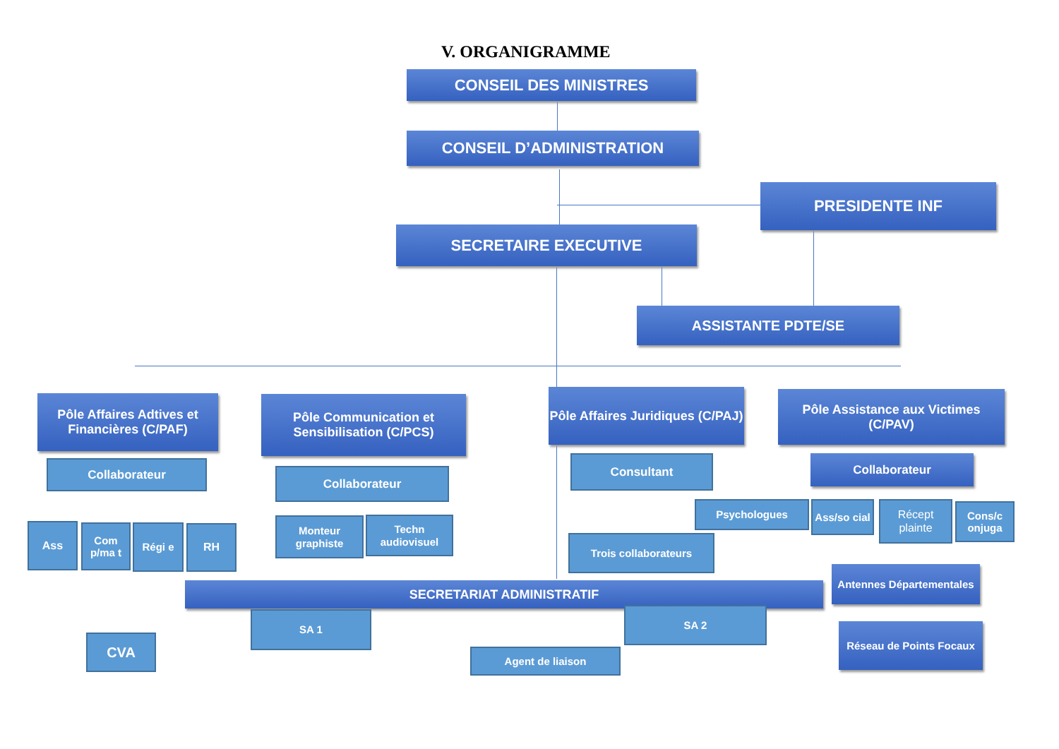V. ORGANIGRAMME
CONSEIL DES MINISTRES
CONSEIL D’ADMINISTRATION
PRESIDENTE INF
SECRETAIRE EXECUTIVE
ASSISTANTE PDTE/SE
Pôle Affaires Adtives et Financières (C/PAF)
Pôle Communication et Sensibilisation (C/PCS)
Pôle Affaires Juridiques (C/PAJ)
Pôle Assistance aux Victimes (C/PAV)
Collaborateur
Collaborateur
Consultant Collaborateur
Ass
Com p/ma t
Régi e RH
Monteur graphiste
Techn audiovisuel
Trois collaborateurs
Psychologues
Ass/so cial
Récept plainte
Cons/c onjuga
SECRETARIAT ADMINISTRATIF
Antennes Départementales
SA 1 SA 2
Agent de liaison
CVA
Réseau de Points Focaux